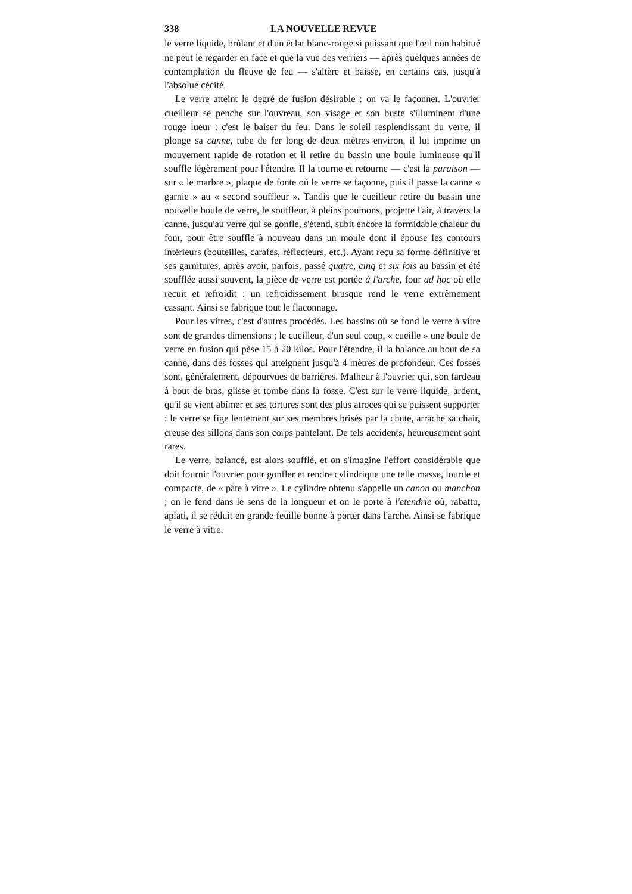338 LA NOUVELLE REVUE
le verre liquide, brûlant et d'un éclat blanc-rouge si puissant que l'œil non habitué ne peut le regarder en face et que la vue des verriers — après quelques années de contemplation du fleuve de feu — s'altère et baisse, en certains cas, jusqu'à l'absolue cécité.
Le verre atteint le degré de fusion désirable : on va le façonner. L'ouvrier cueilleur se penche sur l'ouvreau, son visage et son buste s'illuminent d'une rouge lueur : c'est le baiser du feu. Dans le soleil resplendissant du verre, il plonge sa canne, tube de fer long de deux mètres environ, il lui imprime un mouvement rapide de rotation et il retire du bassin une boule lumineuse qu'il souffle légèrement pour l'étendre. Il la tourne et retourne — c'est la paraison — sur « le marbre », plaque de fonte où le verre se façonne, puis il passe la canne « garnie » au « second souffleur ». Tandis que le cueilleur retire du bassin une nouvelle boule de verre, le souffleur, à pleins poumons, projette l'air, à travers la canne, jusqu'au verre qui se gonfle, s'étend, subit encore la formidable chaleur du four, pour être soufflé à nouveau dans un moule dont il épouse les contours intérieurs (bouteilles, carafes, réflecteurs, etc.). Ayant reçu sa forme définitive et ses garnitures, après avoir, parfois, passé quatre, cinq et six fois au bassin et été soufflée aussi souvent, la pièce de verre est portée à l'arche, four ad hoc où elle recuit et refroidit : un refroidissement brusque rend le verre extrêmement cassant. Ainsi se fabrique tout le flaconnage.
Pour les vitres, c'est d'autres procédés. Les bassins où se fond le verre à vitre sont de grandes dimensions ; le cueilleur, d'un seul coup, « cueille » une boule de verre en fusion qui pèse 15 à 20 kilos. Pour l'étendre, il la balance au bout de sa canne, dans des fosses qui atteignent jusqu'à 4 mètres de profondeur. Ces fosses sont, généralement, dépourvues de barrières. Malheur à l'ouvrier qui, son fardeau à bout de bras, glisse et tombe dans la fosse. C'est sur le verre liquide, ardent, qu'il se vient abîmer et ses tortures sont des plus atroces qui se puissent supporter : le verre se fige lentement sur ses membres brisés par la chute, arrache sa chair, creuse des sillons dans son corps pantelant. De tels accidents, heureusement sont rares.
Le verre, balancé, est alors soufflé, et on s'imagine l'effort considérable que doit fournir l'ouvrier pour gonfler et rendre cylindrique une telle masse, lourde et compacte, de « pâte à vitre ». Le cylindre obtenu s'appelle un canon ou manchon ; on le fend dans le sens de la longueur et on le porte à l'etendrie où, rabattu, aplati, il se réduit en grande feuille bonne à porter dans l'arche. Ainsi se fabrique le verre à vitre.